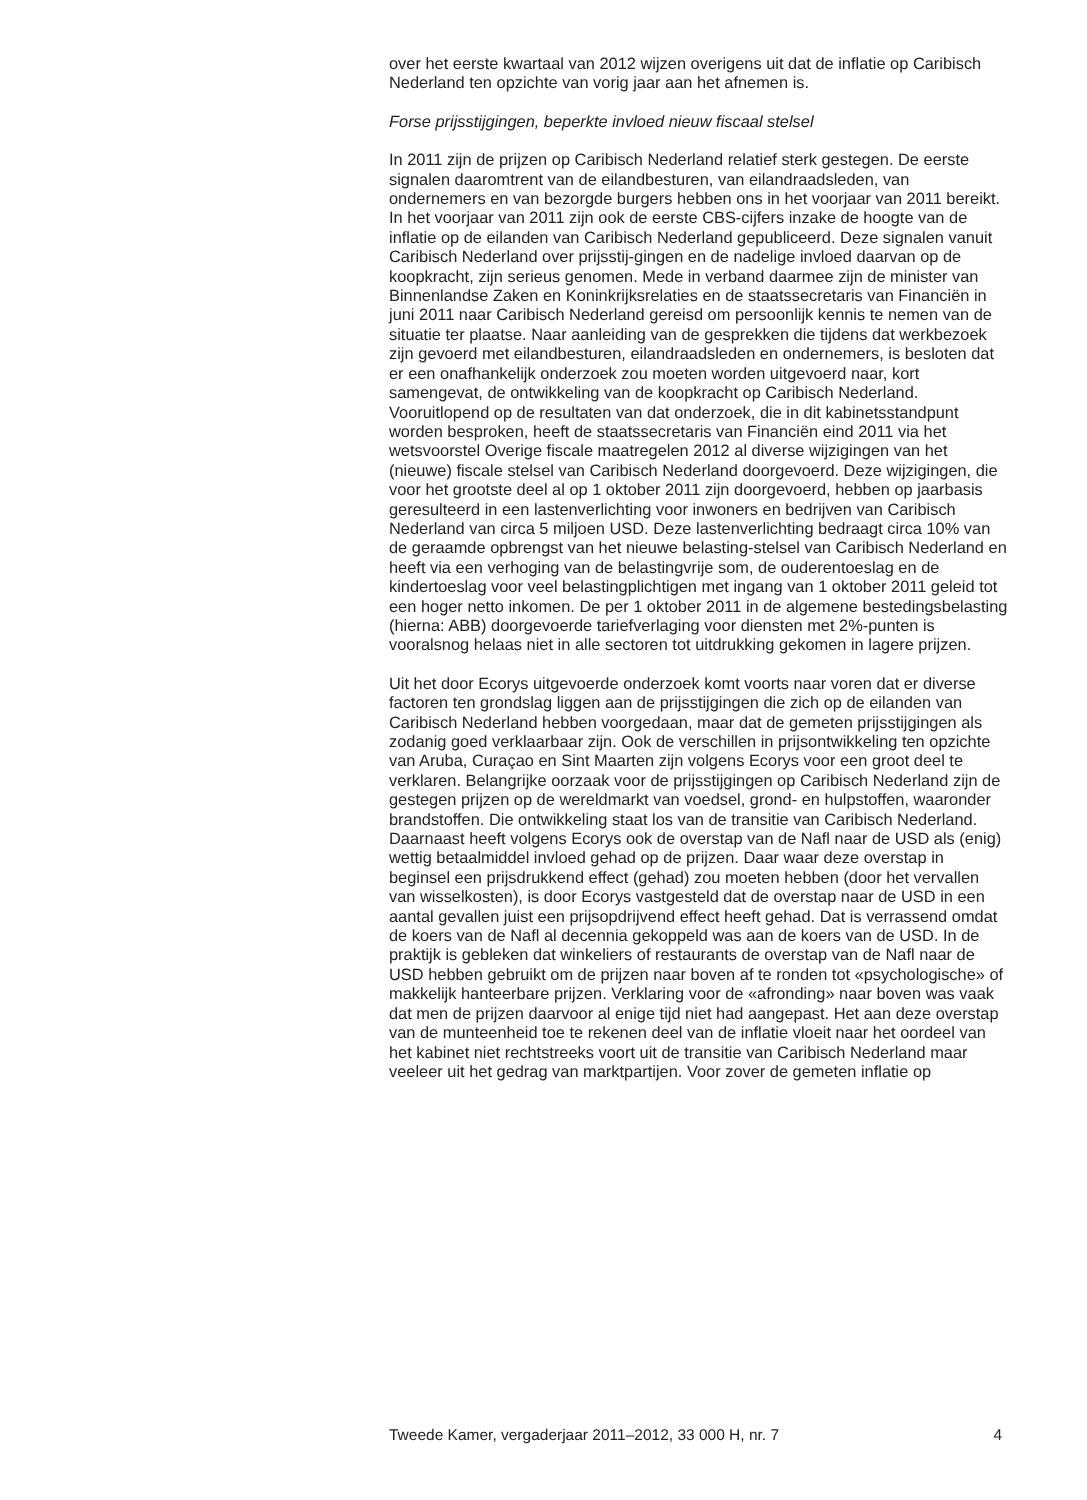over het eerste kwartaal van 2012 wijzen overigens uit dat de inflatie op Caribisch Nederland ten opzichte van vorig jaar aan het afnemen is.
Forse prijsstijgingen, beperkte invloed nieuw fiscaal stelsel
In 2011 zijn de prijzen op Caribisch Nederland relatief sterk gestegen. De eerste signalen daaromtrent van de eilandbesturen, van eilandraadsleden, van ondernemers en van bezorgde burgers hebben ons in het voorjaar van 2011 bereikt. In het voorjaar van 2011 zijn ook de eerste CBS-cijfers inzake de hoogte van de inflatie op de eilanden van Caribisch Nederland gepubliceerd. Deze signalen vanuit Caribisch Nederland over prijsstij-gingen en de nadelige invloed daarvan op de koopkracht, zijn serieus genomen. Mede in verband daarmee zijn de minister van Binnenlandse Zaken en Koninkrijksrelaties en de staatssecretaris van Financiën in juni 2011 naar Caribisch Nederland gereisd om persoonlijk kennis te nemen van de situatie ter plaatse. Naar aanleiding van de gesprekken die tijdens dat werkbezoek zijn gevoerd met eilandbesturen, eilandraadsleden en ondernemers, is besloten dat er een onafhankelijk onderzoek zou moeten worden uitgevoerd naar, kort samengevat, de ontwikkeling van de koopkracht op Caribisch Nederland. Vooruitlopend op de resultaten van dat onderzoek, die in dit kabinetsstandpunt worden besproken, heeft de staatssecretaris van Financiën eind 2011 via het wetsvoorstel Overige fiscale maatregelen 2012 al diverse wijzigingen van het (nieuwe) fiscale stelsel van Caribisch Nederland doorgevoerd. Deze wijzigingen, die voor het grootste deel al op 1 oktober 2011 zijn doorgevoerd, hebben op jaarbasis geresulteerd in een lastenverlichting voor inwoners en bedrijven van Caribisch Nederland van circa 5 miljoen USD. Deze lastenverlichting bedraagt circa 10% van de geraamde opbrengst van het nieuwe belasting-stelsel van Caribisch Nederland en heeft via een verhoging van de belastingvrije som, de ouderentoeslag en de kindertoeslag voor veel belastingplichtigen met ingang van 1 oktober 2011 geleid tot een hoger netto inkomen. De per 1 oktober 2011 in de algemene bestedingsbelasting (hierna: ABB) doorgevoerde tariefverlaging voor diensten met 2%-punten is vooralsnog helaas niet in alle sectoren tot uitdrukking gekomen in lagere prijzen.
Uit het door Ecorys uitgevoerde onderzoek komt voorts naar voren dat er diverse factoren ten grondslag liggen aan de prijsstijgingen die zich op de eilanden van Caribisch Nederland hebben voorgedaan, maar dat de gemeten prijsstijgingen als zodanig goed verklaarbaar zijn. Ook de verschillen in prijsontwikkeling ten opzichte van Aruba, Curaçao en Sint Maarten zijn volgens Ecorys voor een groot deel te verklaren. Belangrijke oorzaak voor de prijsstijgingen op Caribisch Nederland zijn de gestegen prijzen op de wereldmarkt van voedsel, grond- en hulpstoffen, waaronder brandstoffen. Die ontwikkeling staat los van de transitie van Caribisch Nederland. Daarnaast heeft volgens Ecorys ook de overstap van de Nafl naar de USD als (enig) wettig betaalmiddel invloed gehad op de prijzen. Daar waar deze overstap in beginsel een prijsdrukkend effect (gehad) zou moeten hebben (door het vervallen van wisselkosten), is door Ecorys vastgesteld dat de overstap naar de USD in een aantal gevallen juist een prijsopdrijvend effect heeft gehad. Dat is verrassend omdat de koers van de Nafl al decennia gekoppeld was aan de koers van de USD. In de praktijk is gebleken dat winkeliers of restaurants de overstap van de Nafl naar de USD hebben gebruikt om de prijzen naar boven af te ronden tot «psychologische» of makkelijk hanteerbare prijzen. Verklaring voor de «afronding» naar boven was vaak dat men de prijzen daarvoor al enige tijd niet had aangepast. Het aan deze overstap van de munteenheid toe te rekenen deel van de inflatie vloeit naar het oordeel van het kabinet niet rechtstreeks voort uit de transitie van Caribisch Nederland maar veeleer uit het gedrag van marktpartijen. Voor zover de gemeten inflatie op
Tweede Kamer, vergaderjaar 2011–2012, 33 000 H, nr. 7 4